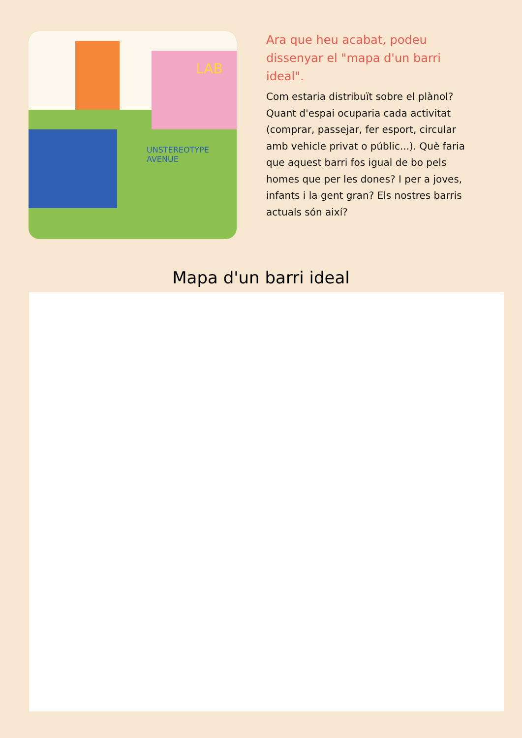UNSTEREOTYPE AVENUE
LAB
Ara que heu acabat, podeu dissenyar el "mapa d'un barri ideal".
Com estaria distribuït sobre el plànol? Quant d'espai ocuparia cada activitat (comprar, passejar, fer esport, circular amb vehicle privat o públic...). Què faria que aquest barri fos igual de bo pels homes que per les dones? I per a joves, infants i la gent gran? Els nostres barris actuals són així?
Mapa d'un barri ideal